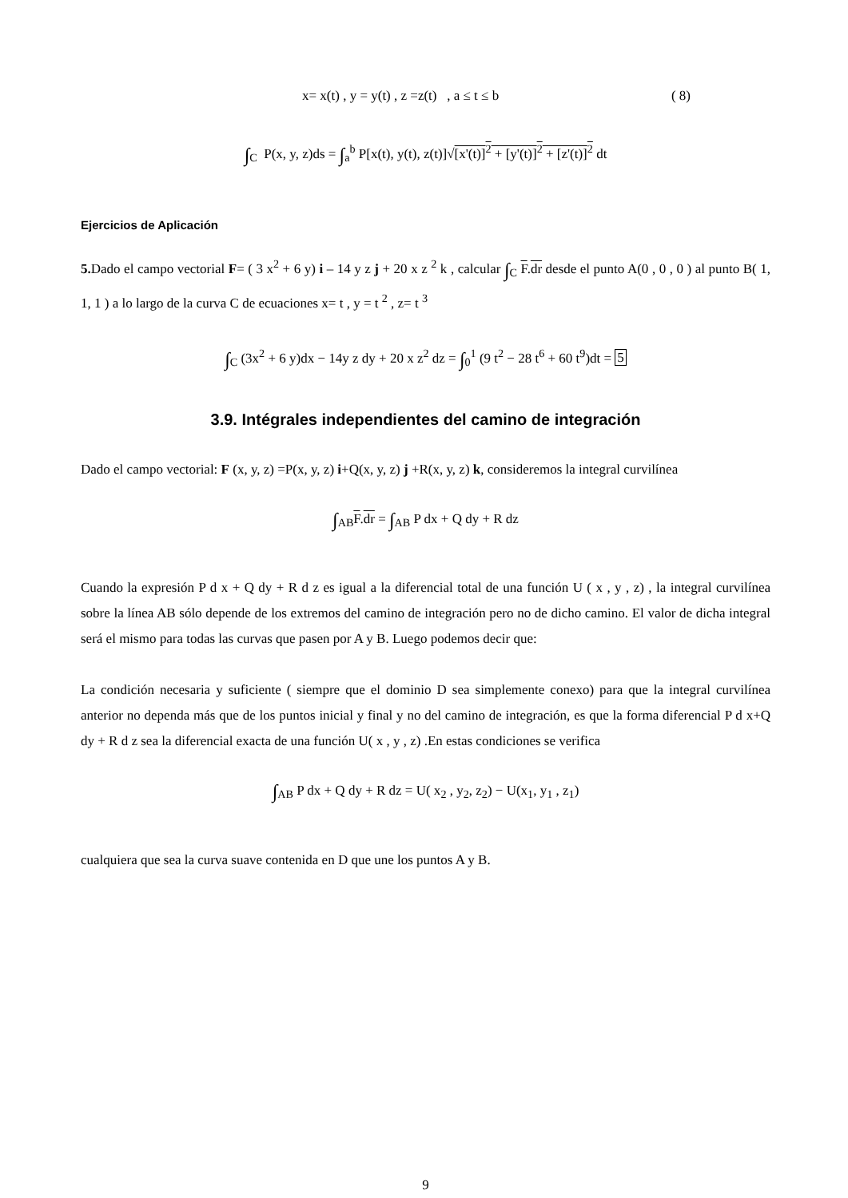x= x(t) , y = y(t) , z =z(t) , a ≤ t ≤ b ( 8)
∫<sub>C</sub> P(x, y, z)ds = ∫<sub>a</sub><sup>b</sup> P[x(t), y(t), z(t)]√[x'(t)]<sup>2</sup> + [y'(t)]<sup>2</sup> + [z'(t)]<sup>2</sup> dt
Ejercicios de Aplicación
5. Dado el campo vectorial F= ( 3 x<sup>2</sup> + 6 y) i – 14 y z j + 20 x z <sup>2</sup> k , calcular ∫<sub>C</sub> F.dr desde el punto A(0 , 0 , 0 ) al punto B( 1, 1, 1 ) a lo largo de la curva C de ecuaciones x= t , y = t <sup>2</sup> , z= t <sup>3</sup>
∫<sub>C</sub> (3x<sup>2</sup> + 6 y)dx − 14y z dy + 20 x z<sup>2</sup> dz = ∫<sub>0</sub><sup>1</sup> (9 t<sup>2</sup> − 28 t<sup>6</sup> + 60 t<sup>9</sup>)dt = 5
3.9. Intégrales independientes del camino de integración
Dado el campo vectorial: F (x, y, z) =P(x, y, z) i+Q(x, y, z) j +R(x, y, z) k, consideremos la integral curvilínea
∫<sub>AB</sub>F.dr = ∫<sub>AB</sub> P dx + Q dy + R dz
Cuando la expresión P d x + Q dy + R d z es igual a la diferencial total de una función U ( x , y , z) , la integral curvilínea sobre la línea AB sólo depende de los extremos del camino de integración pero no de dicho camino. El valor de dicha integral será el mismo para todas las curvas que pasen por A y B. Luego podemos decir que:
La condición necesaria y suficiente ( siempre que el dominio D sea simplemente conexo) para que la integral curvilínea anterior no dependa más que de los puntos inicial y final y no del camino de integración, es que la forma diferencial P d x+Q dy + R d z sea la diferencial exacta de una función U( x , y , z) .En estas condiciones se verifica
∫<sub>AB</sub> P dx + Q dy + R dz = U( x<sub>2</sub> , y<sub>2</sub>, z<sub>2</sub>) − U(x<sub>1</sub>, y<sub>1</sub> , z<sub>1</sub>)
cualquiera que sea la curva suave contenida en D que une los puntos A y B.
9